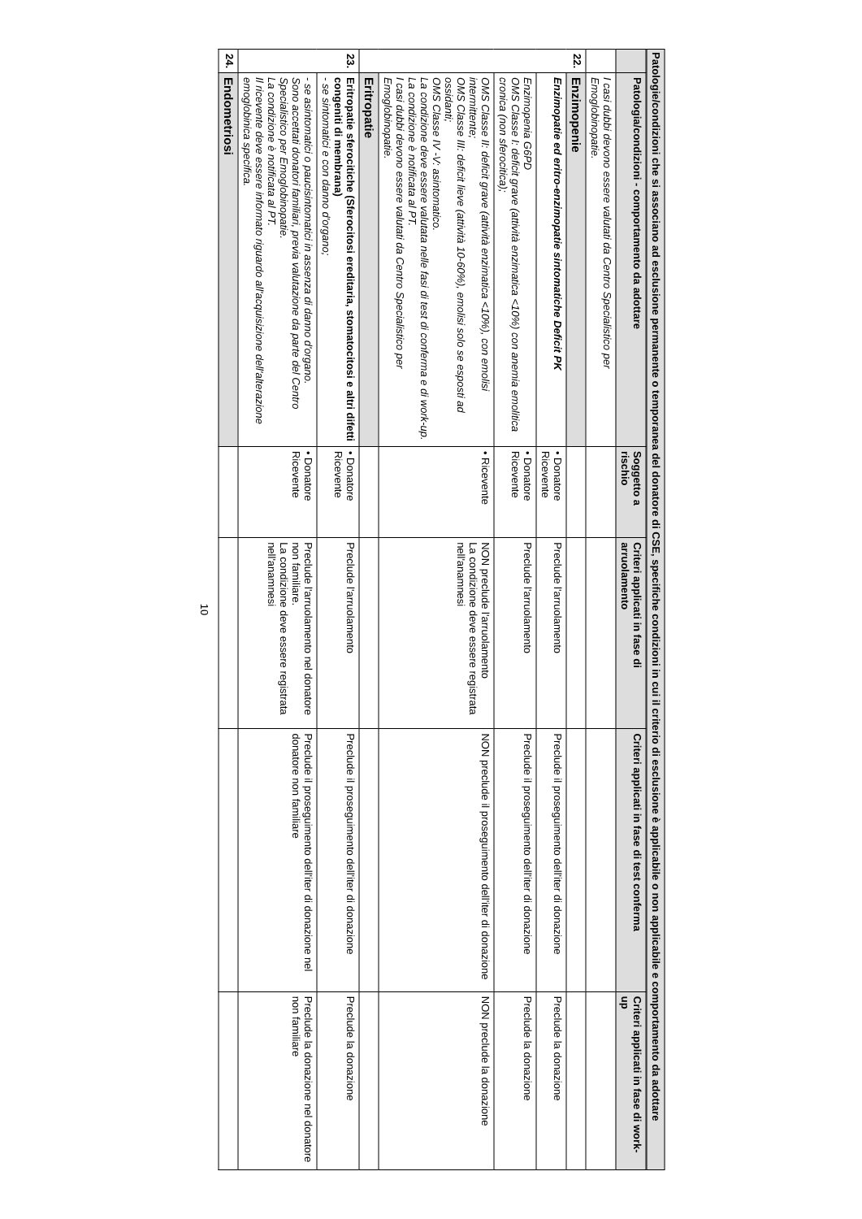Patologie/condizioni che si associano ad esclusione permanente o temporanea del donatore di CSE, specifiche condizioni in cui il criterio di esclusione è applicabile o non applicabile e comportamento da adottare
| | Patologia/condizioni - comportamento da adottare | Soggetto a rischio | Criteri applicati in fase di arruolamento | Criteri applicati in fase di test conferma | Criteri applicati in fase di work-up |
| --- | --- | --- | --- | --- | --- |
| | I casi dubbi devono essere valutati da Centro Specialistico per Emoglobinopatie. | | | | |
| 22. | Enzimopenie | | | | |
| | Enzimopatie ed eritro-enzimopatie sintomatiche Deficit PK | • Donatore Ricevente | Preclude l'arruolamento | Preclude il proseguimento dell'iter di donazione | Preclude la donazione |
| | Enzimopenia G6PD OMS Classe I: deficit grave (attività enzimatica <10%) con anemia emolitica cronica (non sferocitica); | • Donatore Ricevente | Preclude l'arruolamento | Preclude il proseguimento dell'iter di donazione | Preclude la donazione |
| | OMS Classe II: deficit grave (attività enzimatica <10%), con emolisi intermittente; OMS Classe III: deficit lieve (attività 10-60%), emolisi solo se esposti ad ossidanti; OMS Classe IV -V: asintomatico. La condizione deve essere valutata nelle fasi di test di conferma e di work-up. La condizione è notificata al PT. I casi dubbi devono essere valutati da Centro Specialistico per Emoglobinopatie. | • Ricevente | NON preclude l'arruolamento La condizione deve essere registrata nell'anamnesi | NON preclude il proseguimento dell'iter di donazione | NON preclude la donazione |
| | Eritropatie | | | | |
| 23. | Eritropatie sferocitiche (Sferocitosi ereditaria, stomatocitosi e altri difetti congeniti di membrana) - se sintomatici e con danno d'organo; | • Donatore Ricevente | Preclude l'arruolamento | Preclude il proseguimento dell'iter di donazione | Preclude la donazione |
| | - se asintomatici o paucisintomatici in assenza di danno d'organo. Sono accettati donatori familiari, previa valutazione da parte del Centro Specialistico per Emoglobinopatie. La condizione è notificata al PT. Il ricevente deve essere informato riguardo all'acquisizione dell'alterazione emoglobinica specifica. | • Donatore Ricevente | Preclude l'arruolamento nel donatore non familiare. La condizione deve essere registrata nell'anamnesi | Preclude il proseguimento dell'iter di donazione nel donatore non familiare | Preclude la donazione nel donatore non familiare |
| 24. | Endometriosi | | | | |
10